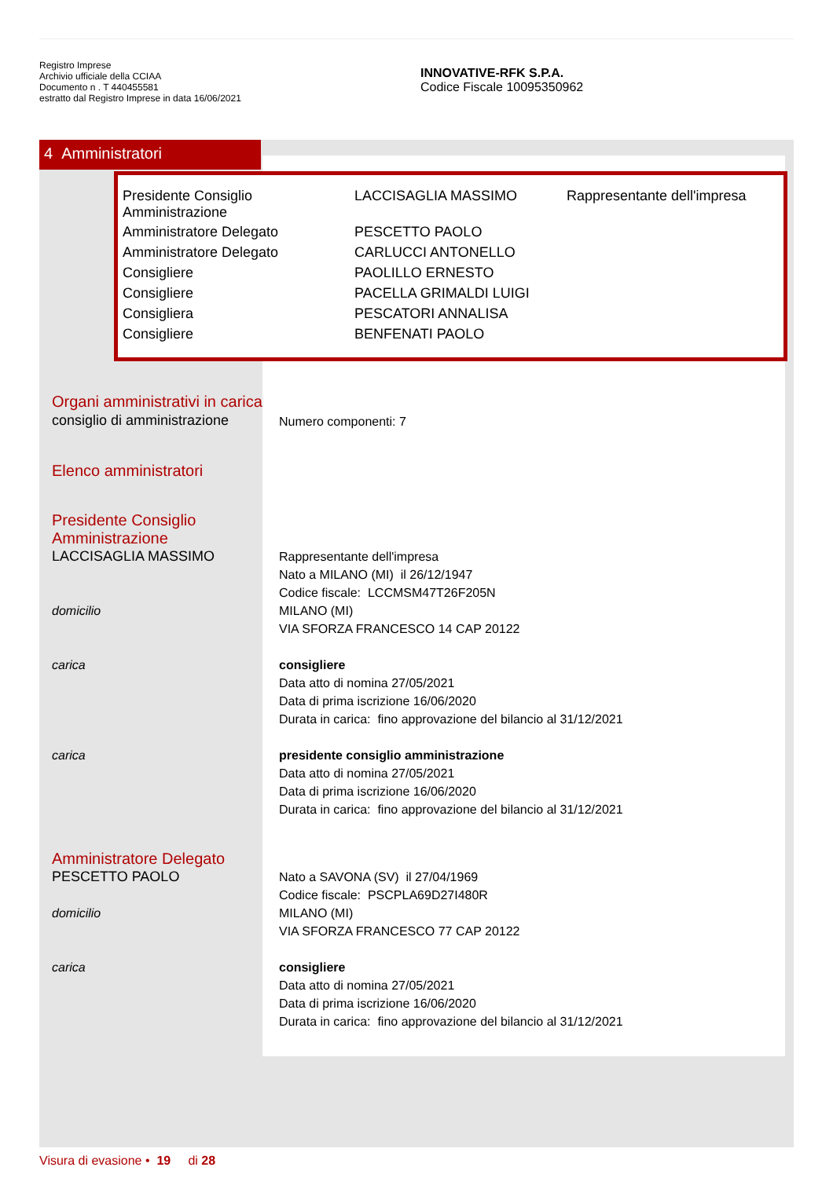Registro Imprese
Archivio ufficiale della CCIAA
Documento n . T 440455581
estratto dal Registro Imprese in data 16/06/2021
INNOVATIVE-RFK S.P.A.
Codice Fiscale 10095350962
4 Amministratori
| Presidente Consiglio Amministrazione | LACCISAGLIA MASSIMO | Rappresentante dell'impresa |
| Amministratore Delegato | PESCETTO PAOLO | |
| Amministratore Delegato | CARLUCCI ANTONELLO | |
| Consigliere | PAOLILLO ERNESTO | |
| Consigliere | PACELLA GRIMALDI LUIGI | |
| Consigliera | PESCATORI ANNALISA | |
| Consigliere | BENFENATI PAOLO | |
Organi amministrativi in carica
consiglio di amministrazione
Numero componenti: 7
Elenco amministratori
Presidente Consiglio
Amministrazione
LACCISAGLIA MASSIMO Rappresentante dell'impresa
Nato a MILANO (MI) il 26/12/1947
Codice fiscale: LCCMSM47T26F205N
domicilio MILANO (MI)
VIA SFORZA FRANCESCO 14 CAP 20122
carica consigliere
Data atto di nomina 27/05/2021
Data di prima iscrizione 16/06/2020
Durata in carica: fino approvazione del bilancio al 31/12/2021
carica presidente consiglio amministrazione
Data atto di nomina 27/05/2021
Data di prima iscrizione 16/06/2020
Durata in carica: fino approvazione del bilancio al 31/12/2021
Amministratore Delegato
PESCETTO PAOLO Nato a SAVONA (SV) il 27/04/1969
Codice fiscale: PSCPLA69D27I480R
domicilio MILANO (MI)
VIA SFORZA FRANCESCO 77 CAP 20122
carica consigliere
Data atto di nomina 27/05/2021
Data di prima iscrizione 16/06/2020
Durata in carica: fino approvazione del bilancio al 31/12/2021
Visura di evasione • 19 di 28